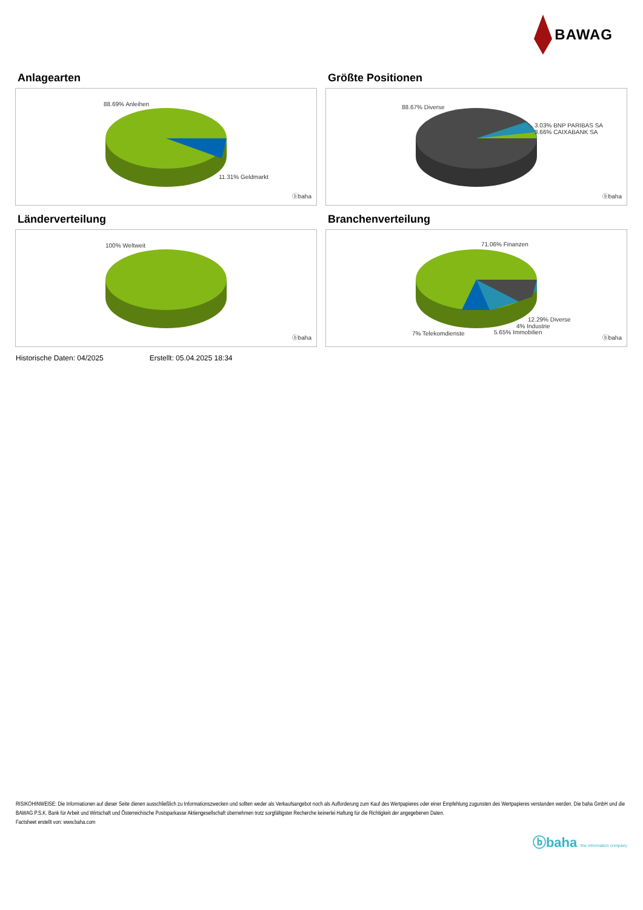BAWAG
Anlagearten
88.69% Anleihen
11.31% Geldmarkt
ⓑbaha
Größte Positionen
88.67% Diverse
3.03% BNP PARIBAS SA
3.66% CAIXABANK SA
ⓑbaha
Länderverteilung
100% Weltweit
ⓑbaha
Branchenverteilung
71.06% Finanzen
12.29% Diverse
4% Industrie
7% Telekomdienste 5.65% Immobilien
ⓑbaha
Historische Daten: 04/2025 Erstellt: 05.04.2025 18:34
RISIKOHINWEISE: Die Informationen auf dieser Seite dienen ausschließlich zu Informationszwecken und sollten weder als Verkaufsangebot noch als Aufforderung zum Kauf des Wertpapieres oder einer Empfehlung zugunsten des Wertpapieres verstanden werden. Die baha GmbH und die BAWAG P.S.K. Bank für Arbeit und Wirtschaft und Österreichische Postsparkasse Aktiengesellschaft übernehmen trotz sorgfältigster Recherche keinerlei Haftung für die Richtigkeit der angegebenen Daten.
Factsheet erstellt von: www.baha.com
ⓑbaha the information company